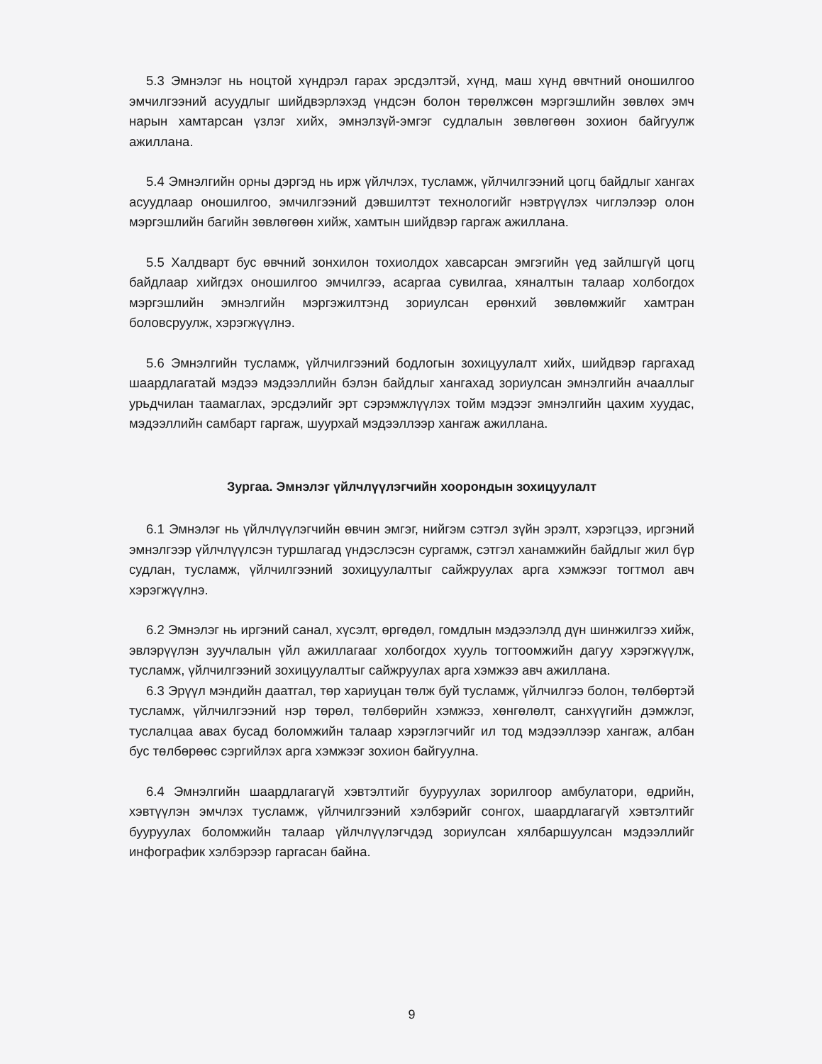5.3 Эмнэлэг нь ноцтой хүндрэл гарах эрсдэлтэй, хүнд, маш хүнд өвчтний оношилгоо эмчилгээний асуудлыг шийдвэрлэхэд үндсэн болон төрөлжсөн мэргэшлийн зөвлөх эмч нарын хамтарсан үзлэг хийх, эмнэлзүй-эмгэг судлалын зөвлөгөөн зохион байгуулж ажиллана.
5.4 Эмнэлгийн орны дэргэд нь ирж үйлчлэх, тусламж, үйлчилгээний цогц байдлыг хангах асуудлаар оношилгоо, эмчилгээний дэвшилтэт технологийг нэвтрүүлэх чиглэлээр олон мэргэшлийн багийн зөвлөгөөн хийж, хамтын шийдвэр гаргаж ажиллана.
5.5 Халдварт бус өвчний зонхилон тохиолдох хавсарсан эмгэгийн үед зайлшгүй цогц байдлаар хийгдэх оношилгоо эмчилгээ, асаргаа сувилгаа, хяналтын талаар холбогдох мэргэшлийн эмнэлгийн мэргэжилтэнд зориулсан ерөнхий зөвлөмжийг хамтран боловсруулж, хэрэгжүүлнэ.
5.6 Эмнэлгийн тусламж, үйлчилгээний бодлогын зохицуулалт хийх, шийдвэр гаргахад шаардлагатай мэдээ мэдээллийн бэлэн байдлыг хангахад зориулсан эмнэлгийн ачааллыг урьдчилан таамаглах, эрсдэлийг эрт сэрэмжлүүлэх тойм мэдээг эмнэлгийн цахим хуудас, мэдээллийн самбарт гаргаж, шуурхай мэдээллээр хангаж ажиллана.
Зургаа. Эмнэлэг үйлчлүүлэгчийн хоорондын зохицуулалт
6.1 Эмнэлэг нь үйлчлүүлэгчийн өвчин эмгэг, нийгэм сэтгэл зүйн эрэлт, хэрэгцээ, иргэний эмнэлгээр үйлчлүүлсэн туршлагад үндэслэсэн сургамж, сэтгэл ханамжийн байдлыг жил бүр судлан, тусламж, үйлчилгээний зохицуулалтыг сайжруулах арга хэмжээг тогтмол авч хэрэгжүүлнэ.
6.2 Эмнэлэг нь иргэний санал, хүсэлт, өргөдөл, гомдлын мэдээлэлд дүн шинжилгээ хийж, эвлэрүүлэн зуучлалын үйл ажиллагааг холбогдох хууль тогтоомжийн дагуу хэрэгжүүлж, тусламж, үйлчилгээний зохицуулалтыг сайжруулах арга хэмжээ авч ажиллана.
6.3 Эрүүл мэндийн даатгал, төр хариуцан төлж буй тусламж, үйлчилгээ болон, төлбөртэй тусламж, үйлчилгээний нэр төрөл, төлбөрийн хэмжээ, хөнгөлөлт, санхүүгийн дэмжлэг, туслалцаа авах бусад боломжийн талаар хэрэглэгчийг ил тод мэдээллээр хангаж, албан бус төлбөрөөс сэргийлэх арга хэмжээг зохион байгуулна.
6.4 Эмнэлгийн шаардлагагүй хэвтэлтийг бууруулах зорилгоор амбулатори, өдрийн, хэвтүүлэн эмчлэх тусламж, үйлчилгээний хэлбэрийг сонгох, шаардлагагүй хэвтэлтийг бууруулах боломжийн талаар үйлчлүүлэгчдэд зориулсан хялбаршуулсан мэдээллийг инфографик хэлбэрээр гаргасан байна.
9